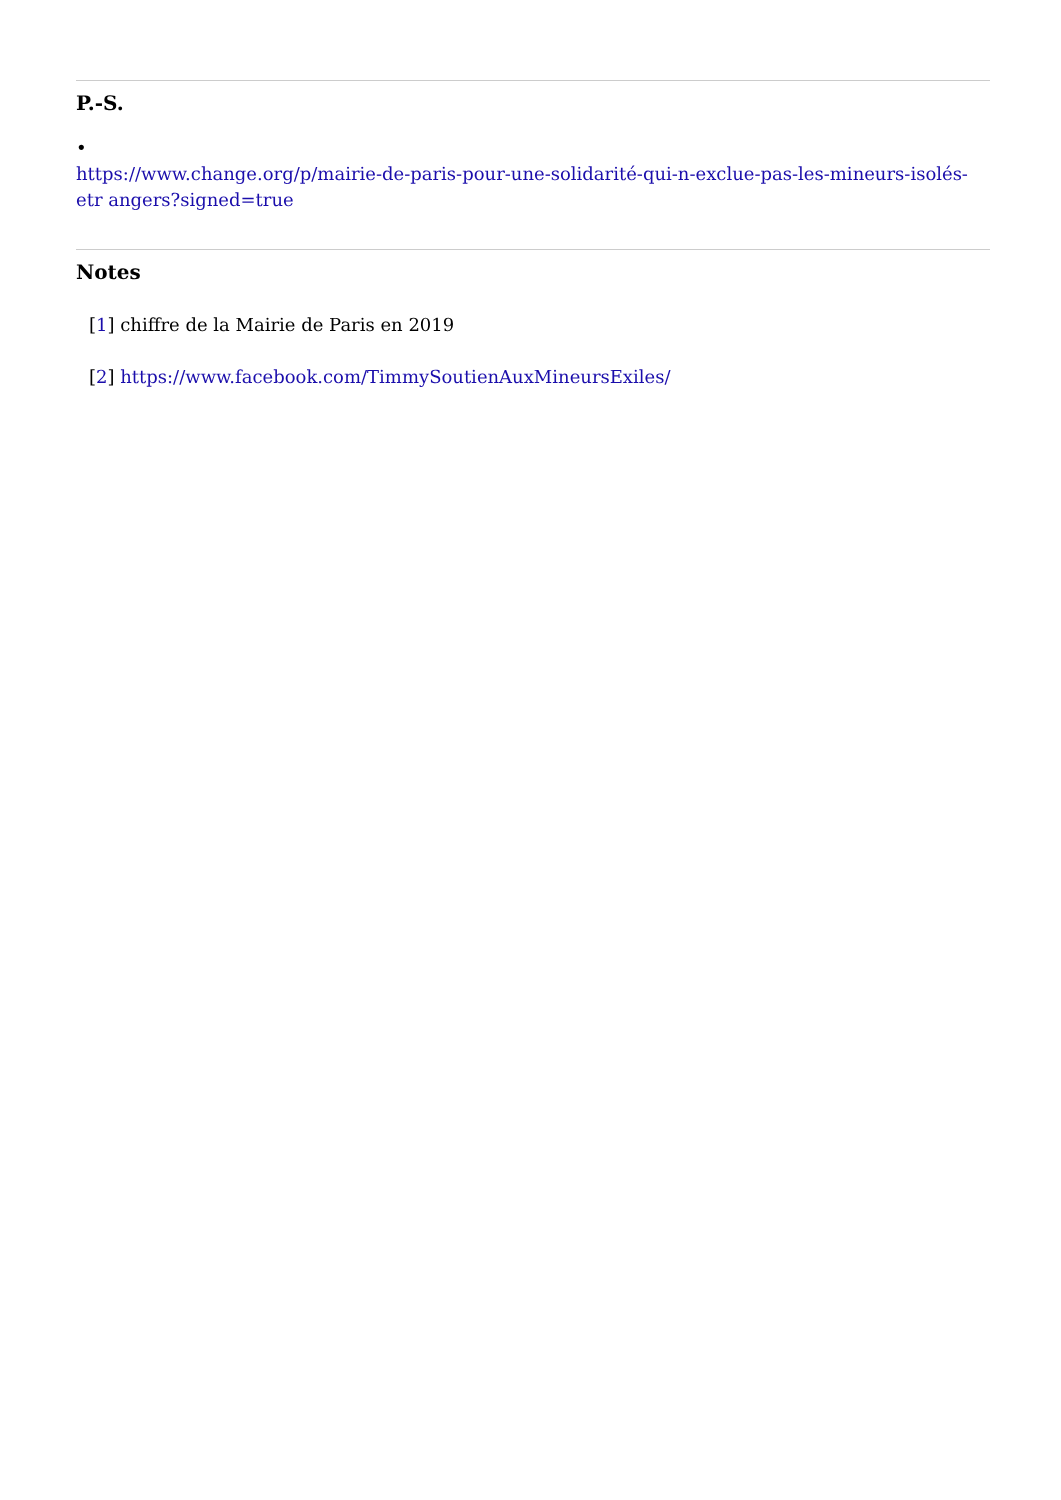P.-S.
•
https://www.change.org/p/mairie-de-paris-pour-une-solidarité-qui-n-exclue-pas-les-mineurs-isolés-etr angers?signed=true
Notes
[1] chiffre de la Mairie de Paris en 2019
[2] https://www.facebook.com/TimmySoutienAuxMineursExiles/